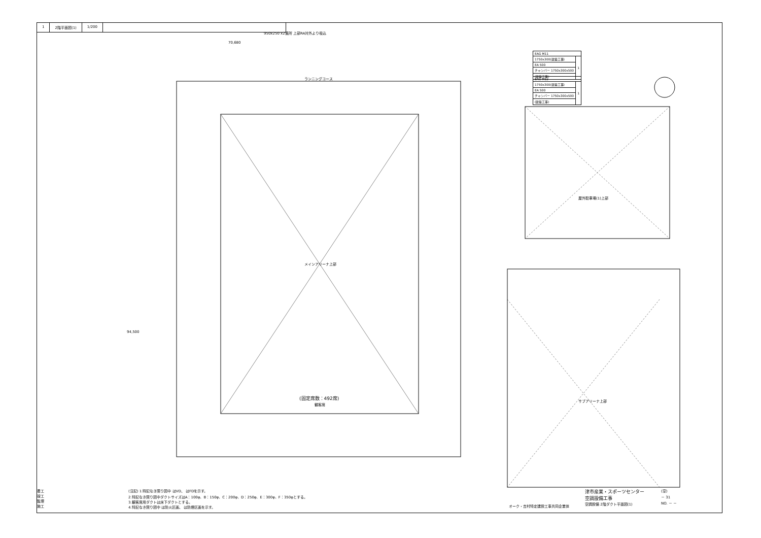1 2階平面図(1) 1/200
ランニングコース
メインアリーナ上部
(固定席数：492席)
観客席
屋外駐車場(1)上部
サブアリーナ上部
950x250 x2箇所 上部RA対外より吸込
70,680
94,500
| EAG M11 | |
| 1750x300(建築工事) | 1 |
| EA 500 | |
| チャンバー 1750x300x500 | |
| (建築工事) | |
| EAG M12 | |
| 1750x300(建築工事) | 1 |
| EA 500 | |
| チャンバー 1750x300x500 | |
| (建築工事) | |
着工
竣工
監理
施工
(注記) 1.特記なき限り図中 はVD、 はFDを示す。
2.特記なき限り図中ダクトサイズはA：100φ、B：150φ、C：200φ、D：250φ、E：300φ、F：350φとする。
3.観客席用ダクトは床下ダクトとする。
4.特記なき限り図中 は防火区画、 は防煙区画を示す。
オーク・吉村特定建設工事共同企業体
津市産業・スポーツセンター
空調設備工事
空調設備 2階ダクト平面図(1)
(空)
－ 31
NO. － －